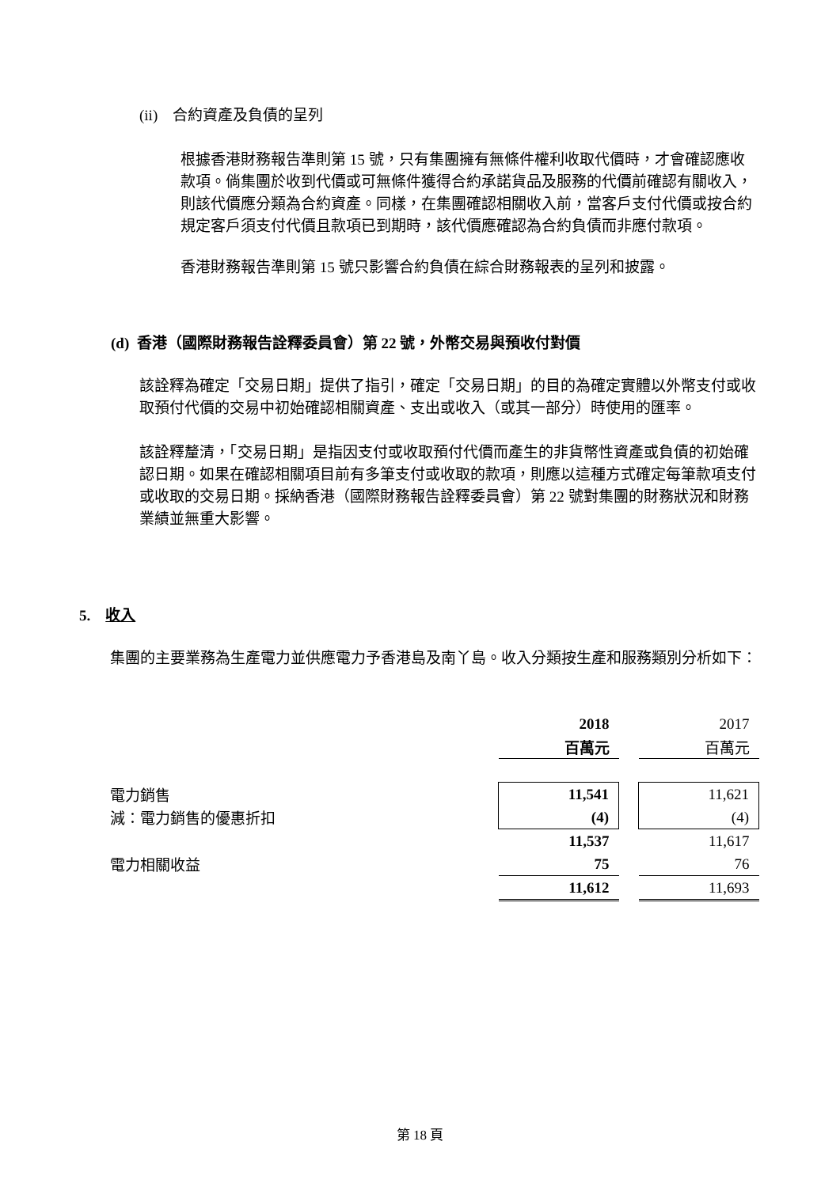(ii) 合約資產及負債的呈列
根據香港財務報告準則第 15 號，只有集團擁有無條件權利收取代價時，才會確認應收款項。倘集團於收到代價或可無條件獲得合約承諾貨品及服務的代價前確認有關收入，則該代價應分類為合約資產。同樣，在集團確認相關收入前，當客戶支付代價或按合約規定客戶須支付代價且款項已到期時，該代價應確認為合約負債而非應付款項。
香港財務報告準則第 15 號只影響合約負債在綜合財務報表的呈列和披露。
(d) 香港（國際財務報告詮釋委員會）第 22 號，外幣交易與預收付對價
該詮釋為確定「交易日期」提供了指引，確定「交易日期」的目的為確定實體以外幣支付或收取預付代價的交易中初始確認相關資產、支出或收入（或其一部分）時使用的匯率。
該詮釋釐清，「交易日期」是指因支付或收取預付代價而產生的非貨幣性資產或負債的初始確認日期。如果在確認相關項目前有多筆支付或收取的款項，則應以這種方式確定每筆款項支付或收取的交易日期。採納香港（國際財務報告詮釋委員會）第 22 號對集團的財務狀況和財務業績並無重大影響。
5. 收入
集團的主要業務為生產電力並供應電力予香港島及南丫島。收入分類按生產和服務類別分析如下：
| | 2018 | | 2017 |
| | 百萬元 | | 百萬元 |
| 電力銷售 | 11,541 | | 11,621 |
| 減：電力銷售的優惠折扣 | (4) | | (4) |
| | 11,537 | | 11,617 |
| 電力相關收益 | 75 | | 76 |
| | 11,612 | | 11,693 |
第 18 頁